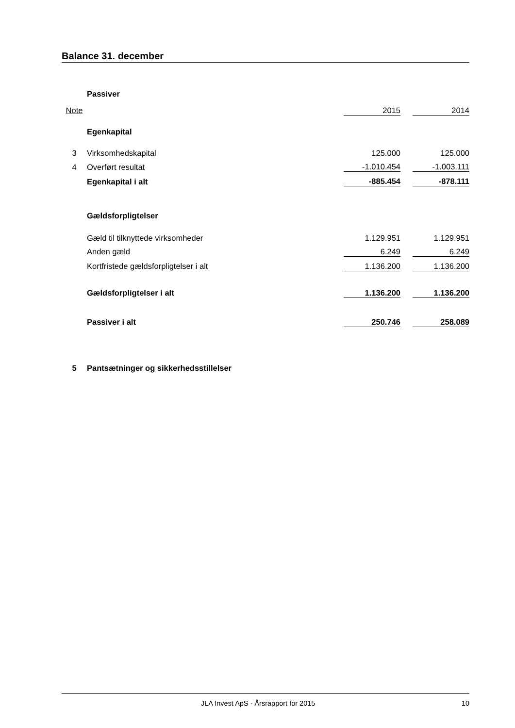Balance 31. december
| | Passiver | | | |
| Note | | 2015 | | 2014 |
| | Egenkapital | | | |
| 3 | Virksomhedskapital | 125.000 | | 125.000 |
| 4 | Overført resultat | -1.010.454 | | -1.003.111 |
| | Egenkapital i alt | -885.454 | | -878.111 |
| | Gældsforpligtelser | | | |
| | Gæld til tilknyttede virksomheder | 1.129.951 | | 1.129.951 |
| | Anden gæld | 6.249 | | 6.249 |
| | Kortfristede gældsforpligtelser i alt | 1.136.200 | | 1.136.200 |
| | Gældsforpligtelser i alt | 1.136.200 | | 1.136.200 |
| | Passiver i alt | 250.746 | | 258.089 |
| 5 | Pantsætninger og sikkerhedsstillelser | | | |
JLA Invest ApS · Årsrapport for 2015 10